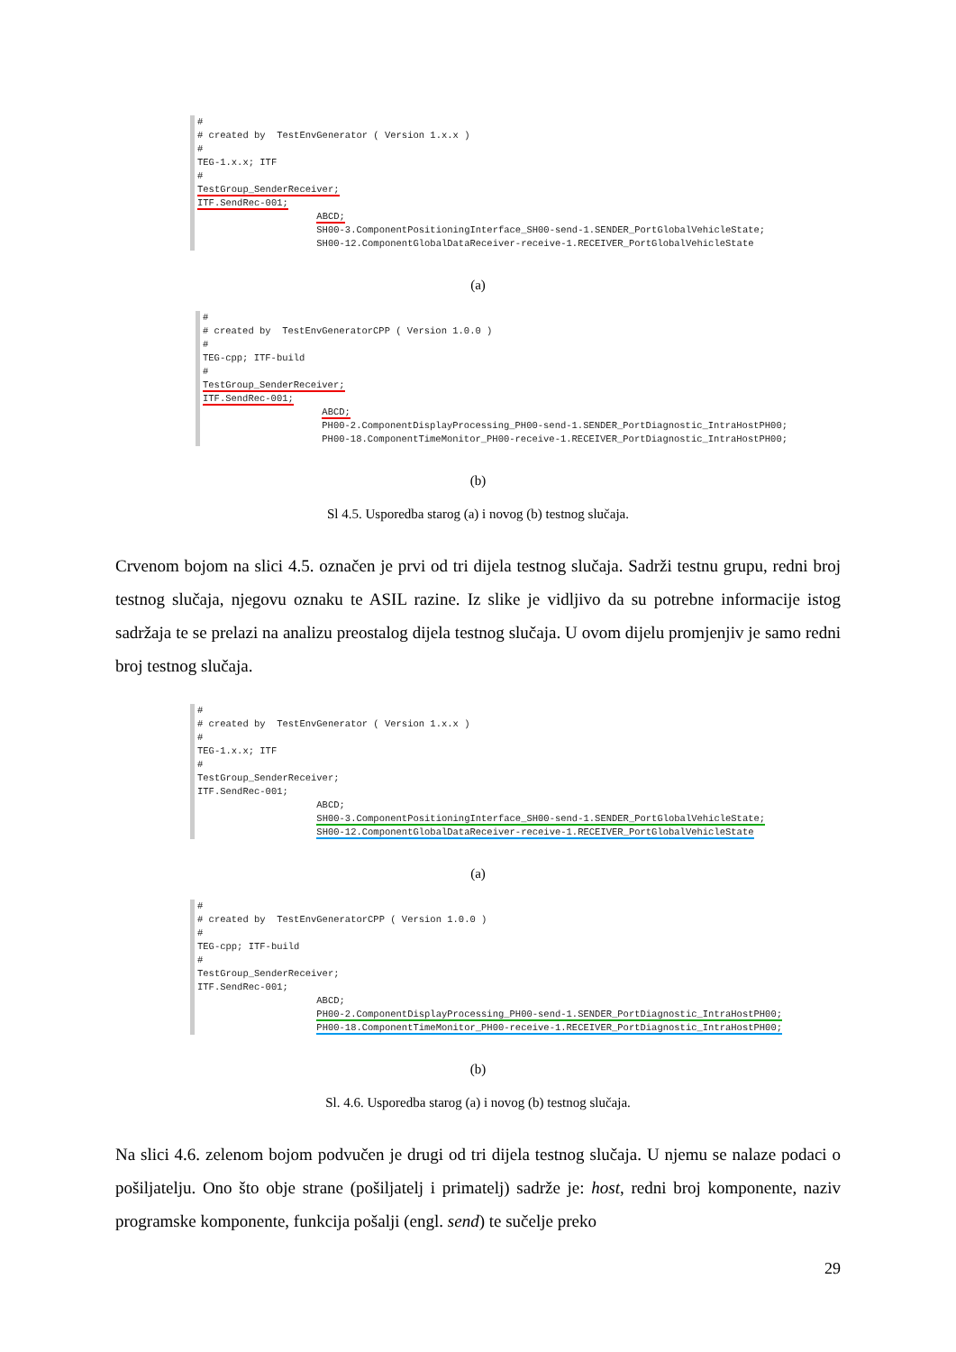# # created by TestEnvGenerator ( Version 1.x.x ) # TEG-1.x.x; ITF # TestGroup_SenderReceiver; ITF.SendRec-001; ABCD; SH00-3.ComponentPositioningInterface_SH00-send-1.SENDER_PortGlobalVehicleState; SH00-12.ComponentGlobalDataReceiver-receive-1.RECEIVER_PortGlobalVehicleState
(a)
# # created by TestEnvGeneratorCPP ( Version 1.0.0 ) # TEG-cpp; ITF-build # TestGroup_SenderReceiver; ITF.SendRec-001; ABCD; PH00-2.ComponentDisplayProcessing_PH00-send-1.SENDER_PortDiagnostic_IntraHostPH00; PH00-18.ComponentTimeMonitor_PH00-receive-1.RECEIVER_PortDiagnostic_IntraHostPH00;
(b)
Sl 4.5. Usporedba starog (a) i novog (b) testnog slučaja.
Crvenom bojom na slici 4.5. označen je prvi od tri dijela testnog slučaja. Sadrži testnu grupu, redni broj testnog slučaja, njegovu oznaku te ASIL razine. Iz slike je vidljivo da su potrebne informacije istog sadržaja te se prelazi na analizu preostalog dijela testnog slučaja. U ovom dijelu promjenjiv je samo redni broj testnog slučaja.
# # created by TestEnvGenerator ( Version 1.x.x ) # TEG-1.x.x; ITF # TestGroup_SenderReceiver; ITF.SendRec-001; ABCD; SH00-3.ComponentPositioningInterface_SH00-send-1.SENDER_PortGlobalVehicleState; SH00-12.ComponentGlobalDataReceiver-receive-1.RECEIVER_PortGlobalVehicleState
(a)
# # created by TestEnvGeneratorCPP ( Version 1.0.0 ) # TEG-cpp; ITF-build # TestGroup_SenderReceiver; ITF.SendRec-001; ABCD; PH00-2.ComponentDisplayProcessing_PH00-send-1.SENDER_PortDiagnostic_IntraHostPH00; PH00-18.ComponentTimeMonitor_PH00-receive-1.RECEIVER_PortDiagnostic_IntraHostPH00;
(b)
Sl. 4.6. Usporedba starog (a) i novog (b) testnog slučaja.
Na slici 4.6. zelenom bojom podvučen je drugi od tri dijela testnog slučaja. U njemu se nalaze podaci o pošiljatelju. Ono što obje strane (pošiljatelj i primatelj) sadrže je: host, redni broj komponente, naziv programske komponente, funkcija pošalji (engl. send) te sučelje preko
29